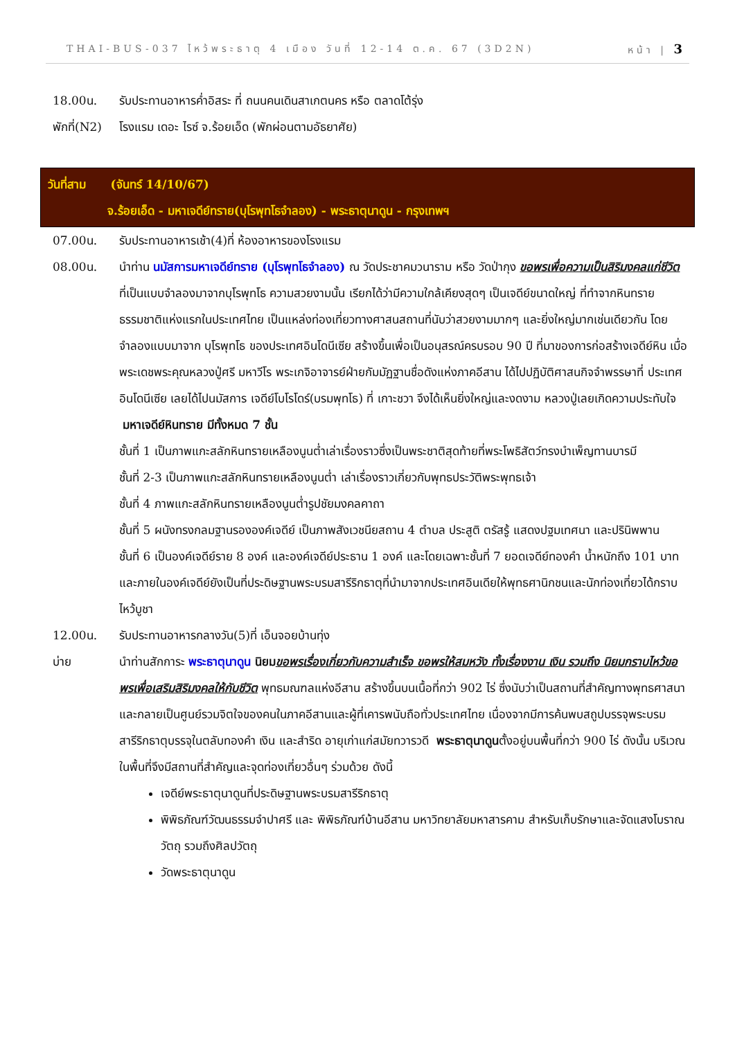THAI-BUS-037 ไหว้พระธาตุ 4 เมือง วันที่ 12-14 ต.ค. 67 (3D2N) หน้า | 3
18.00น. รับประทานอาหารค่ำอิสระ ที่ ถนนคนเดินสาเกตนคร หรือ ตลาดโต้รุ่ง
พักที่(N2)
โรงแรม เดอะ ไรซ์ จ.ร้อยเอ็ด (พักผ่อนตามอัธยาศัย)
วันที่สาม (จันทร์ 14/10/67)
จ.ร้อยเอ็ด - มหาเจดีย์ทราย(บุโรพุทโธจำลอง) - พระธาตุนาดูน - กรุงเทพฯ
07.00น. รับประทานอาหารเช้า(4)ที่ ห้องอาหารของโรงแรม
08.00น. นำท่าน นมัสการมหาเจดีย์ทราย (บุโรพุทโธจำลอง) ณ วัดประชาคมวนาราม หรือ วัดป่ากุง ขอพรเพื่อความเป็นสิริมงคลแก่ชีวิต ที่เป็นแบบจำลองมาจากบุโรพุทโธ ความสวยงามนั้น เรียกได้ว่ามีความใกล้เคียงสุดๆ เป็นเจดีย์ขนาดใหญ่ ที่ทำจากหินทรายธรรมชาติแห่งแรกในประเทศไทย เป็นแหล่งท่องเที่ยวทางศาสนสถานที่นับว่าสวยงามมากๆ และยิ่งใหญ่มากเช่นเดียวกัน โดยจำลองแบบมาจาก บุโรพุทโธ ของประเทศอินโดนีเซีย สร้างขึ้นเพื่อเป็นอนุสรณ์ครบรอบ 90 ปี ที่มาของการก่อสร้างเจดีย์หิน เมื่อพระเดชพระคุณหลวงปู่ศรี มหาวีโร พระเกจิอาจารย์ฝ่ายกัมมัฏฐานชื่อดังแห่งภาคอีสาน ได้ไปปฏิบัติศาสนกิจจำพรรษาที่ ประเทศอินโดนีเซีย เลยได้ไปนมัสการ เจดีย์โบโรโดร์(บรมพุทโธ) ที่ เกาะชวา จึงได้เห็นยิ่งใหญ่และงดงาม หลวงปู่เลยเกิดความประทับใจ มหาเจดีย์หินทราย มีทั้งหมด 7 ชั้น
ชั้นที่ 1 เป็นภาพแกะสลักหินทรายเหลืองนูนต่ำเล่าเรื่องราวซึ่งเป็นพระชาติสุดท้ายที่พระโพธิสัตว์ทรงบำเพ็ญทานบารมี
ชั้นที่ 2-3 เป็นภาพแกะสลักหินทรายเหลืองนูนต่ำ เล่าเรื่องราวเกี่ยวกับพุทธประวัติพระพุทธเจ้า
ชั้นที่ 4 ภาพแกะสลักหินทรายเหลืองนูนต่ำรูปชัยมงคลคาถา
ชั้นที่ 5 ผนังทรงกลมฐานรององค์เจดีย์ เป็นภาพสังเวชนียสถาน 4 ตำบล ประสูติ ตรัสรู้ แสดงปฐมเทศนา และปรินิพพาน
ชั้นที่ 6 เป็นองค์เจดีย์ราย 8 องค์ และองค์เจดีย์ประธาน 1 องค์ และโดยเฉพาะชั้นที่ 7 ยอดเจดีย์ทองคำ น้ำหนักถึง 101 บาท และภายในองค์เจดีย์ยังเป็นที่ประดิษฐานพระบรมสารีริกธาตุที่นำมาจากประเทศอินเดียให้พุทธศานิกชนและนักท่องเที่ยวได้กราบไหว้บูชา
12.00น. รับประทานอาหารกลางวัน(5)ที่ เอ็นจอยบ้านทุ่ง
บ่าย นำท่านสักการะ พระธาตุนาดูน นิยม ขอพรเรื่องเกี่ยวกับความสำเร็จ ขอพรให้สมหวัง ทั้งเรื่องงาน เงิน รวมถึง นิยมกราบไหว้ขอพรเพื่อเสริมสิริมงคลให้กับชีวิต พุทธมณฑลแห่งอีสาน สร้างขึ้นบนเนื้อที่กว่า 902 ไร่ ซึ่งนับว่าเป็นสถานที่สำคัญทางพุทธศาสนา และกลายเป็นศูนย์รวมจิตใจของคนในภาคอีสานและผู้ที่เคารพนับถือทั่วประเทศไทย เนื่องจากมีการค้นพบสถูปบรรจุพระบรมสารีริกธาตุบรรจุในตลับทองคำ เงิน และสำริด อายุเก่าแก่สมัยทวารวดี พระธาตุนาดูนตั้งอยู่บนพื้นที่กว่า 900 ไร่ ดังนั้น บริเวณในพื้นที่จึงมีสถานที่สำคัญและจุดท่องเที่ยวอื่นๆ ร่วมด้วย ดังนี้
เจดีย์พระธาตุนาดูนที่ประดิษฐานพระบรมสารีริกธาตุ
พิพิธภัณฑ์วัฒนธรรมจำปาศรี และ พิพิธภัณฑ์บ้านอีสาน มหาวิทยาลัยมหาสารคาม สำหรับเก็บรักษาและจัดแสงโบราณวัตถุ รวมถึงศิลปวัตถุ
วัดพระธาตุนาดูน